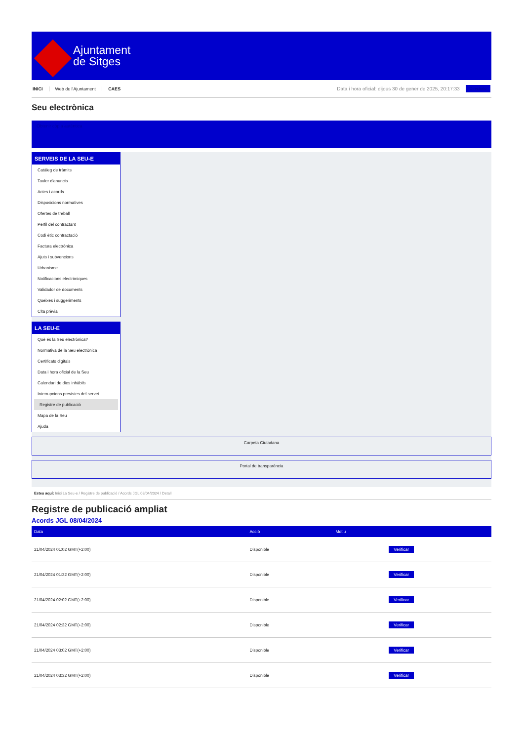Ajuntament
de Sitges
INICI Web de l'Ajuntament CAES
Data i hora oficial: dijous 30 de gener de 2025, 20:17:33
Directorio
Seu electrònica
Obtenir còpia autèntica
SERVEIS DE LA SEU-E
Catàleg de tràmits
Tauler d'anuncis
Actes i acords
Disposicions normatives
Ofertes de treball
Perfil del contractant
Codi ètic contractació
Factura electrònica
Ajuts i subvencions
Urbanisme
Notificacions electròniques
Validador de documents
Queixes i suggeriments
Cita prèvia
LA SEU-E
Què és la Seu electrònica?
Normativa de la Seu electrònica
Certificats digitals
Data i hora oficial de la Seu
Calendari de dies inhàbils
Interrupcions previstes del servei
Registre de publicació
Mapa de la Seu
Ajuda
Carpeta Ciutadana
Portal de transparència
Esteu aquí: Inici La Seu-e / Registre de publicació / Acords JGL 08/04/2024 / Detall
Registre de publicació ampliat
Acords JGL 08/04/2024
| Data | Acció | Motiu | |
| --- | --- | --- | --- |
| 21/04/2024 01:02 GMT(+2:00) | Disponible | | Verificar |
| 21/04/2024 01:32 GMT(+2:00) | Disponible | | Verificar |
| 21/04/2024 02:02 GMT(+2:00) | Disponible | | Verificar |
| 21/04/2024 02:32 GMT(+2:00) | Disponible | | Verificar |
| 21/04/2024 03:02 GMT(+2:00) | Disponible | | Verificar |
| 21/04/2024 03:32 GMT(+2:00) | Disponible | | Verificar |